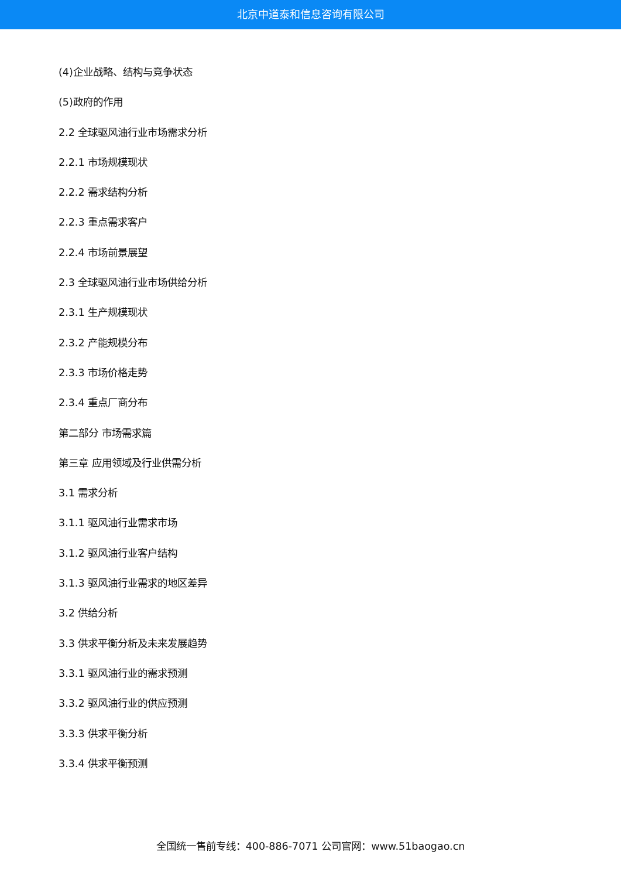北京中道泰和信息咨询有限公司
(4)企业战略、结构与竞争状态
(5)政府的作用
2.2 全球驱风油行业市场需求分析
2.2.1 市场规模现状
2.2.2 需求结构分析
2.2.3 重点需求客户
2.2.4 市场前景展望
2.3 全球驱风油行业市场供给分析
2.3.1 生产规模现状
2.3.2 产能规模分布
2.3.3 市场价格走势
2.3.4 重点厂商分布
第二部分 市场需求篇
第三章 应用领域及行业供需分析
3.1 需求分析
3.1.1 驱风油行业需求市场
3.1.2 驱风油行业客户结构
3.1.3 驱风油行业需求的地区差异
3.2 供给分析
3.3 供求平衡分析及未来发展趋势
3.3.1 驱风油行业的需求预测
3.3.2 驱风油行业的供应预测
3.3.3 供求平衡分析
3.3.4 供求平衡预测
全国统一售前专线：400-886-7071 公司官网：www.51baogao.cn